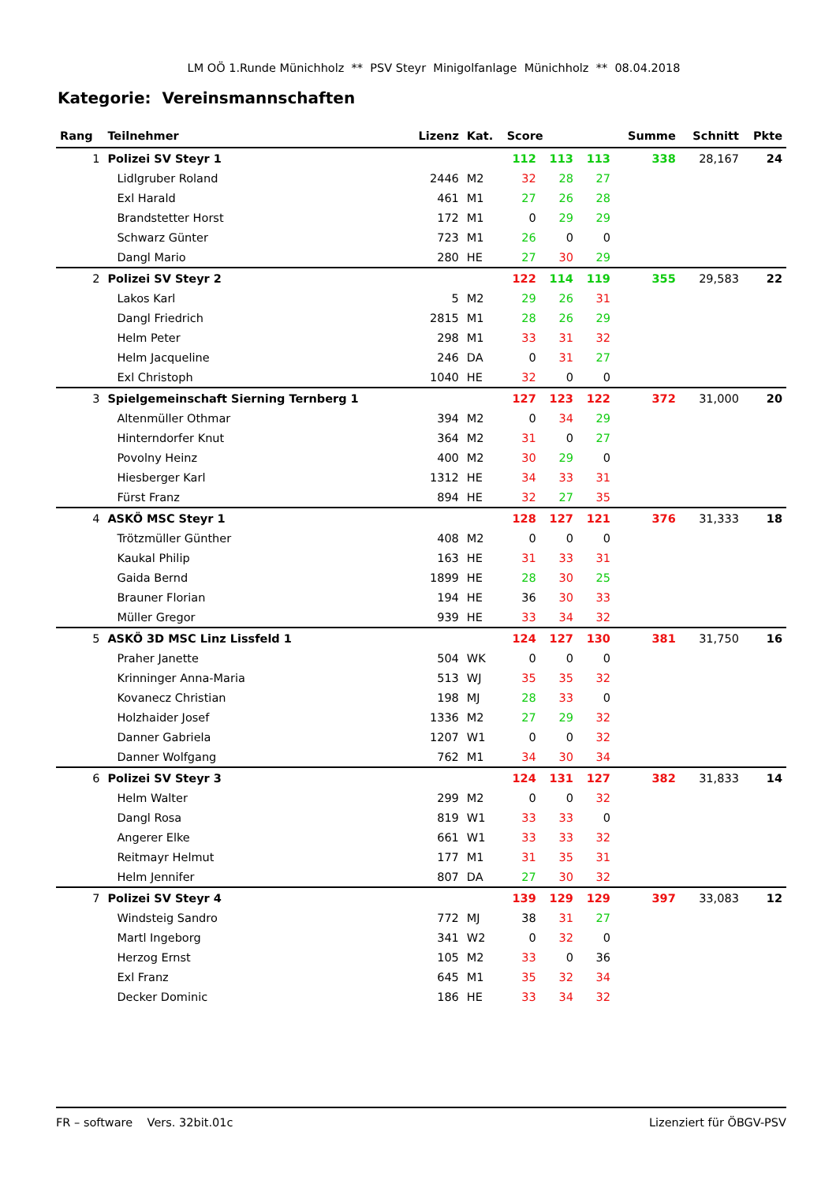LM OÖ 1.Runde Münichholz ** PSV Steyr Minigolfanlage Münichholz ** 08.04.2018
Kategorie: Vereinsmannschaften
| Rang | Teilnehmer | Lizenz | Kat. | Score | | | Summe | Schnitt | Pkte |
| --- | --- | --- | --- | --- | --- | --- | --- | --- | --- |
| 1 | Polizei SV Steyr 1 | | | 112 | 113 | 113 | 338 | 28,167 | 24 |
| | Lidlgruber Roland | 2446 | M2 | 32 | 28 | 27 | | | |
| | Exl Harald | 461 | M1 | 27 | 26 | 28 | | | |
| | Brandstetter Horst | 172 | M1 | 0 | 29 | 29 | | | |
| | Schwarz Günter | 723 | M1 | 26 | 0 | 0 | | | |
| | Dangl Mario | 280 | HE | 27 | 30 | 29 | | | |
| 2 | Polizei SV Steyr 2 | | | 122 | 114 | 119 | 355 | 29,583 | 22 |
| | Lakos Karl | 5 | M2 | 29 | 26 | 31 | | | |
| | Dangl Friedrich | 2815 | M1 | 28 | 26 | 29 | | | |
| | Helm Peter | 298 | M1 | 33 | 31 | 32 | | | |
| | Helm Jacqueline | 246 | DA | 0 | 31 | 27 | | | |
| | Exl Christoph | 1040 | HE | 32 | 0 | 0 | | | |
| 3 | Spielgemeinschaft Sierning Ternberg 1 | | | 127 | 123 | 122 | 372 | 31,000 | 20 |
| | Altenmüller Othmar | 394 | M2 | 0 | 34 | 29 | | | |
| | Hinterndorfer Knut | 364 | M2 | 31 | 0 | 27 | | | |
| | Povolny Heinz | 400 | M2 | 30 | 29 | 0 | | | |
| | Hiesberger Karl | 1312 | HE | 34 | 33 | 31 | | | |
| | Fürst Franz | 894 | HE | 32 | 27 | 35 | | | |
| 4 | ASKÖ MSC Steyr 1 | | | 128 | 127 | 121 | 376 | 31,333 | 18 |
| | Trötzmüller Günther | 408 | M2 | 0 | 0 | 0 | | | |
| | Kaukal Philip | 163 | HE | 31 | 33 | 31 | | | |
| | Gaida Bernd | 1899 | HE | 28 | 30 | 25 | | | |
| | Brauner Florian | 194 | HE | 36 | 30 | 33 | | | |
| | Müller Gregor | 939 | HE | 33 | 34 | 32 | | | |
| 5 | ASKÖ 3D MSC Linz Lissfeld 1 | | | 124 | 127 | 130 | 381 | 31,750 | 16 |
| | Praher Janette | 504 | WK | 0 | 0 | 0 | | | |
| | Krinninger Anna-Maria | 513 | WJ | 35 | 35 | 32 | | | |
| | Kovanecz Christian | 198 | MJ | 28 | 33 | 0 | | | |
| | Holzhaider Josef | 1336 | M2 | 27 | 29 | 32 | | | |
| | Danner Gabriela | 1207 | W1 | 0 | 0 | 32 | | | |
| | Danner Wolfgang | 762 | M1 | 34 | 30 | 34 | | | |
| 6 | Polizei SV Steyr 3 | | | 124 | 131 | 127 | 382 | 31,833 | 14 |
| | Helm Walter | 299 | M2 | 0 | 0 | 32 | | | |
| | Dangl Rosa | 819 | W1 | 33 | 33 | 0 | | | |
| | Angerer Elke | 661 | W1 | 33 | 33 | 32 | | | |
| | Reitmayr Helmut | 177 | M1 | 31 | 35 | 31 | | | |
| | Helm Jennifer | 807 | DA | 27 | 30 | 32 | | | |
| 7 | Polizei SV Steyr 4 | | | 139 | 129 | 129 | 397 | 33,083 | 12 |
| | Windsteig Sandro | 772 | MJ | 38 | 31 | 27 | | | |
| | Martl Ingeborg | 341 | W2 | 0 | 32 | 0 | | | |
| | Herzog Ernst | 105 | M2 | 33 | 0 | 36 | | | |
| | Exl Franz | 645 | M1 | 35 | 32 | 34 | | | |
| | Decker Dominic | 186 | HE | 33 | 34 | 32 | | | |
FR – software Vers. 32bit.01c Lizenziert für ÖBGV-PSV